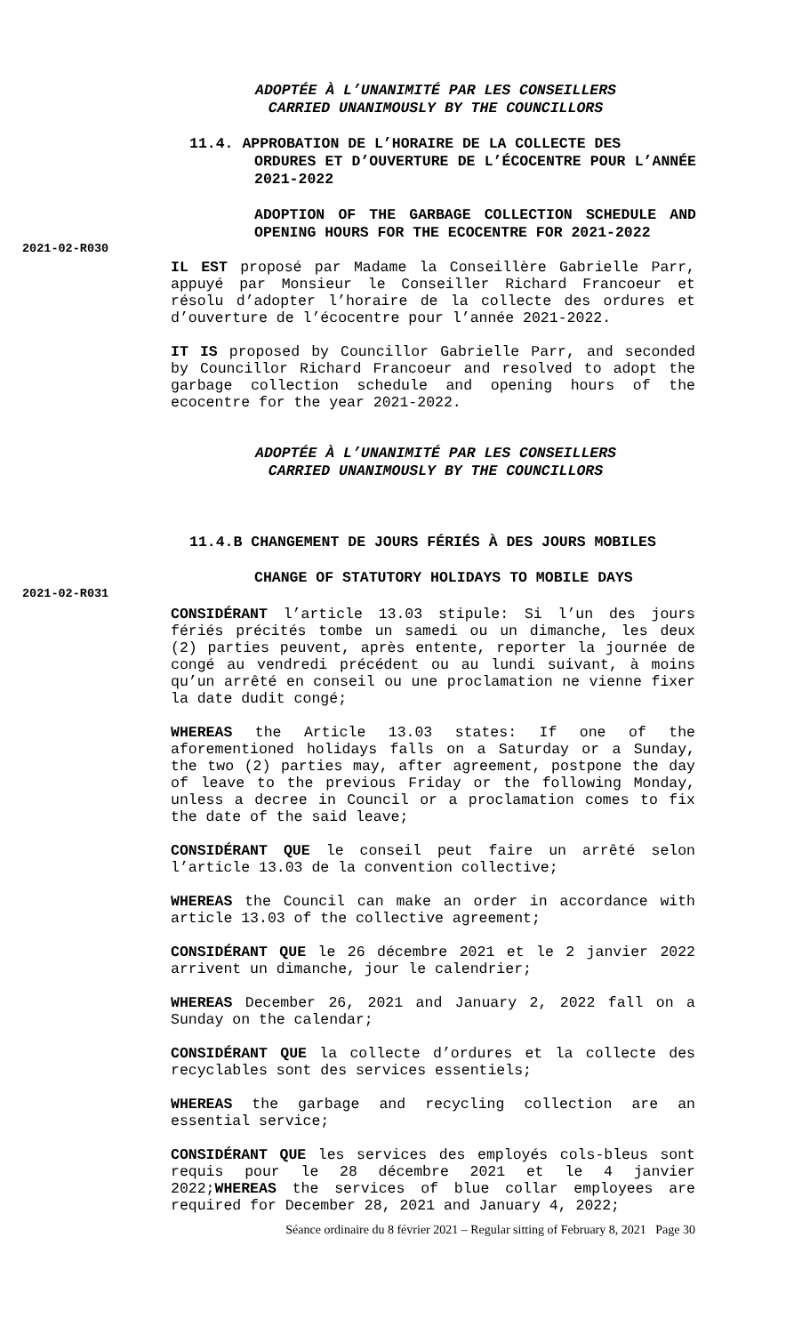ADOPTÉE À L’UNANIMITÉ PAR LES CONSEILLERS
CARRIED UNANIMOUSLY BY THE COUNCILLORS
11.4. APPROBATION DE L’HORAIRE DE LA COLLECTE DES
ORDURES ET D’OUVERTURE DE L’ÉCOCENTRE POUR L’ANNÉE 2021-2022
ADOPTION OF THE GARBAGE COLLECTION SCHEDULE AND OPENING HOURS FOR THE ECOCENTRE FOR 2021-2022
2021-02-R030
IL EST proposé par Madame la Conseillère Gabrielle Parr, appuyé par Monsieur le Conseiller Richard Francoeur et résolu d’adopter l’horaire de la collecte des ordures et d’ouverture de l’écocentre pour l’année 2021-2022.
IT IS proposed by Councillor Gabrielle Parr, and seconded by Councillor Richard Francoeur and resolved to adopt the garbage collection schedule and opening hours of the ecocentre for the year 2021-2022.
ADOPTÉE À L’UNANIMITÉ PAR LES CONSEILLERS
CARRIED UNANIMOUSLY BY THE COUNCILLORS
11.4.B CHANGEMENT DE JOURS FÉRIÉS À DES JOURS MOBILES
CHANGE OF STATUTORY HOLIDAYS TO MOBILE DAYS
2021-02-R031
CONSIDÉRANT l’article 13.03 stipule: Si l’un des jours fériés précités tombe un samedi ou un dimanche, les deux (2) parties peuvent, après entente, reporter la journée de congé au vendredi précédent ou au lundi suivant, à moins qu’un arrêté en conseil ou une proclamation ne vienne fixer la date dudit congé;
WHEREAS the Article 13.03 states: If one of the aforementioned holidays falls on a Saturday or a Sunday, the two (2) parties may, after agreement, postpone the day of leave to the previous Friday or the following Monday, unless a decree in Council or a proclamation comes to fix the date of the said leave;
CONSIDÉRANT QUE le conseil peut faire un arrêté selon l’article 13.03 de la convention collective;
WHEREAS the Council can make an order in accordance with article 13.03 of the collective agreement;
CONSIDÉRANT QUE le 26 décembre 2021 et le 2 janvier 2022 arrivent un dimanche, jour le calendrier;
WHEREAS December 26, 2021 and January 2, 2022 fall on a Sunday on the calendar;
CONSIDÉRANT QUE la collecte d’ordures et la collecte des recyclables sont des services essentiels;
WHEREAS the garbage and recycling collection are an essential service;
CONSIDÉRANT QUE les services des employés cols-bleus sont requis pour le 28 décembre 2021 et le 4 janvier 2022;WHEREAS the services of blue collar employees are required for December 28, 2021 and January 4, 2022;
Séance ordinaire du 8 février 2021 – Regular sitting of February 8, 2021 Page 30